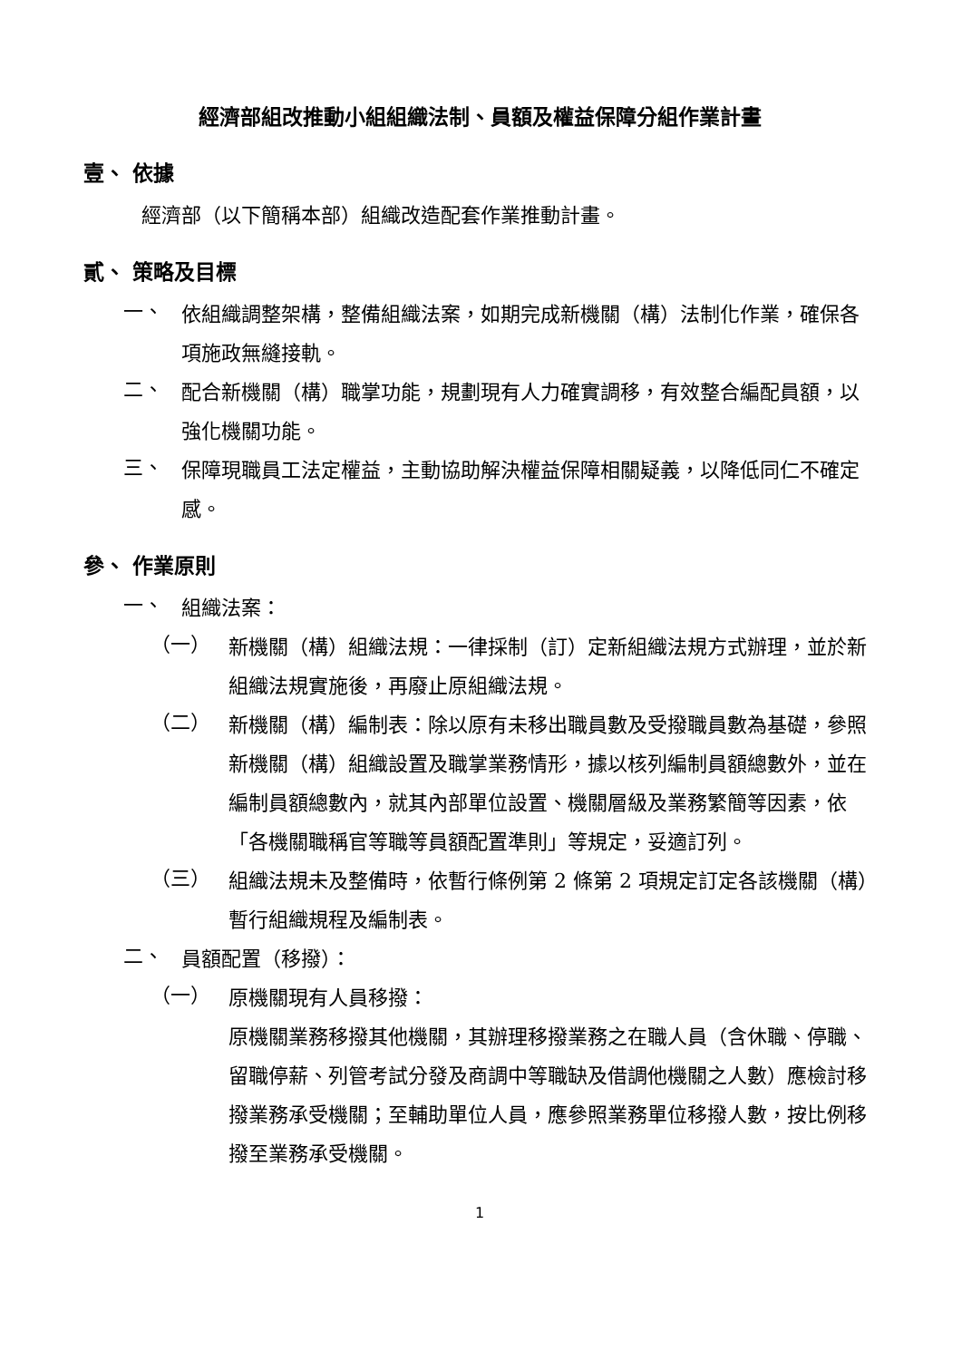經濟部組改推動小組組織法制、員額及權益保障分組作業計畫
壹、 依據
經濟部（以下簡稱本部）組織改造配套作業推動計畫。
貳、 策略及目標
一、
依組織調整架構，整備組織法案，如期完成新機關（構）法制化作業，確保各項施政無縫接軌。
二、
配合新機關（構）職掌功能，規劃現有人力確實調移，有效整合編配員額，以強化機關功能。
三、
保障現職員工法定權益，主動協助解決權益保障相關疑義，以降低同仁不確定感。
參、 作業原則
一、
組織法案：
（一）
新機關（構）組織法規：一律採制（訂）定新組織法規方式辦理，並於新組織法規實施後，再廢止原組織法規。
（二）
新機關（構）編制表：除以原有未移出職員數及受撥職員數為基礎，參照新機關（構）組織設置及職掌業務情形，據以核列編制員額總數外，並在編制員額總數內，就其內部單位設置、機關層級及業務繁簡等因素，依「各機關職稱官等職等員額配置準則」等規定，妥適訂列。
（三）
組織法規未及整備時，依暫行條例第 2 條第 2 項規定訂定各該機關（構）暫行組織規程及編制表。
二、
員額配置（移撥）：
（一）
原機關現有人員移撥：
原機關業務移撥其他機關，其辦理移撥業務之在職人員（含休職、停職、留職停薪、列管考試分發及商調中等職缺及借調他機關之人數）應檢討移撥業務承受機關；至輔助單位人員，應參照業務單位移撥人數，按比例移撥至業務承受機關。
1